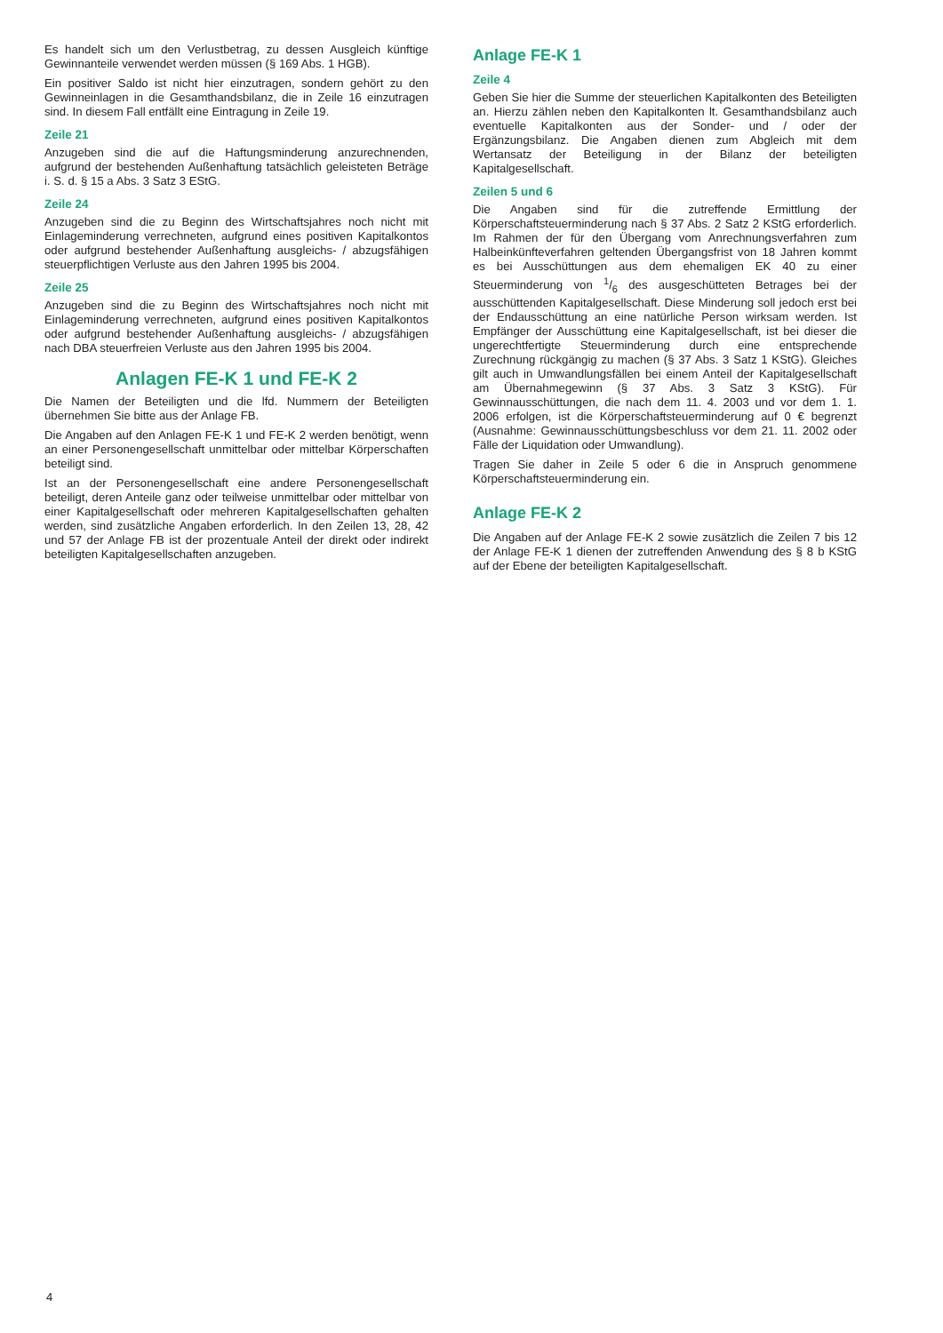Es handelt sich um den Verlustbetrag, zu dessen Ausgleich künftige Gewinnanteile verwendet werden müssen (§ 169 Abs. 1 HGB).
Ein positiver Saldo ist nicht hier einzutragen, sondern gehört zu den Gewinneinlagen in die Gesamthandsbilanz, die in Zeile 16 einzutragen sind. In diesem Fall entfällt eine Eintragung in Zeile 19.
Zeile 21
Anzugeben sind die auf die Haftungsminderung anzurechnenden, aufgrund der bestehenden Außenhaftung tatsächlich geleisteten Beträge i. S. d. § 15 a Abs. 3 Satz 3 EStG.
Zeile 24
Anzugeben sind die zu Beginn des Wirtschaftsjahres noch nicht mit Einlageminderung verrechneten, aufgrund eines positiven Kapitalkontos oder aufgrund bestehender Außenhaftung ausgleichs- / abzugsfähigen steuerpflichtigen Verluste aus den Jahren 1995 bis 2004.
Zeile 25
Anzugeben sind die zu Beginn des Wirtschaftsjahres noch nicht mit Einlageminderung verrechneten, aufgrund eines positiven Kapitalkontos oder aufgrund bestehender Außenhaftung ausgleichs- / abzugsfähigen nach DBA steuerfreien Verluste aus den Jahren 1995 bis 2004.
Anlagen FE-K 1 und FE-K 2
Die Namen der Beteiligten und die lfd. Nummern der Beteiligten übernehmen Sie bitte aus der Anlage FB.
Die Angaben auf den Anlagen FE-K 1 und FE-K 2 werden benötigt, wenn an einer Personengesellschaft unmittelbar oder mittelbar Körperschaften beteiligt sind.
Ist an der Personengesellschaft eine andere Personengesellschaft beteiligt, deren Anteile ganz oder teilweise unmittelbar oder mittelbar von einer Kapitalgesellschaft oder mehreren Kapitalgesellschaften gehalten werden, sind zusätzliche Angaben erforderlich. In den Zeilen 13, 28, 42 und 57 der Anlage FB ist der prozentuale Anteil der direkt oder indirekt beteiligten Kapitalgesellschaften anzugeben.
Anlage FE-K 1
Zeile 4
Geben Sie hier die Summe der steuerlichen Kapitalkonten des Beteiligten an. Hierzu zählen neben den Kapitalkonten lt. Gesamthandsbilanz auch eventuelle Kapitalkonten aus der Sonder- und / oder der Ergänzungsbilanz. Die Angaben dienen zum Abgleich mit dem Wertansatz der Beteiligung in der Bilanz der beteiligten Kapitalgesellschaft.
Zeilen 5 und 6
Die Angaben sind für die zutreffende Ermittlung der Körperschaftsteuerminderung nach § 37 Abs. 2 Satz 2 KStG erforderlich. Im Rahmen der für den Übergang vom Anrechnungsverfahren zum Halbeinkünfteverfahren geltenden Übergangsfrist von 18 Jahren kommt es bei Ausschüttungen aus dem ehemaligen EK 40 zu einer Steuerminderung von 1/6 des ausgeschütteten Betrages bei der ausschüttenden Kapitalgesellschaft. Diese Minderung soll jedoch erst bei der Endausschüttung an eine natürliche Person wirksam werden. Ist Empfänger der Ausschüttung eine Kapitalgesellschaft, ist bei dieser die ungerechtfertigte Steuerminderung durch eine entsprechende Zurechnung rückgängig zu machen (§ 37 Abs. 3 Satz 1 KStG). Gleiches gilt auch in Umwandlungsfällen bei einem Anteil der Kapitalgesellschaft am Übernahmegewinn (§ 37 Abs. 3 Satz 3 KStG). Für Gewinnausschüttungen, die nach dem 11. 4. 2003 und vor dem 1. 1. 2006 erfolgen, ist die Körperschaftsteuerminderung auf 0 € begrenzt (Ausnahme: Gewinnausschüttungsbeschluss vor dem 21. 11. 2002 oder Fälle der Liquidation oder Umwandlung).
Tragen Sie daher in Zeile 5 oder 6 die in Anspruch genommene Körperschaftsteuerminderung ein.
Anlage FE-K 2
Die Angaben auf der Anlage FE-K 2 sowie zusätzlich die Zeilen 7 bis 12 der Anlage FE-K 1 dienen der zutreffenden Anwendung des § 8 b KStG auf der Ebene der beteiligten Kapitalgesellschaft.
4